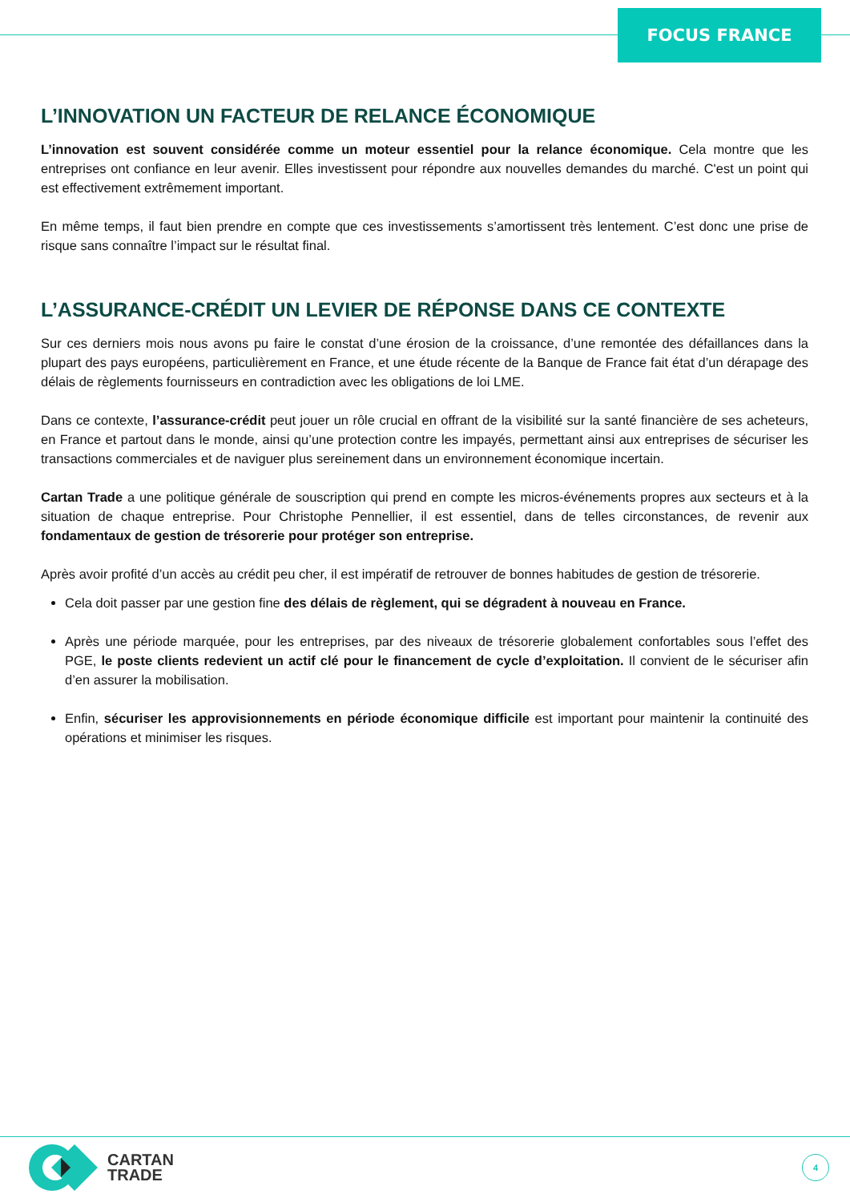FOCUS FRANCE
L’INNOVATION UN FACTEUR DE RELANCE ÉCONOMIQUE
L’innovation est souvent considérée comme un moteur essentiel pour la relance économique. Cela montre que les entreprises ont confiance en leur avenir. Elles investissent pour répondre aux nouvelles demandes du marché. C'est un point qui est effectivement extrêmement important.
En même temps, il faut bien prendre en compte que ces investissements s’amortissent très lentement. C’est donc une prise de risque sans connaître l’impact sur le résultat final.
L’ASSURANCE-CRÉDIT UN LEVIER DE RÉPONSE DANS CE CONTEXTE
Sur ces derniers mois nous avons pu faire le constat d’une érosion de la croissance, d’une remontée des défaillances dans la plupart des pays européens, particulièrement en France, et une étude récente de la Banque de France fait état d’un dérapage des délais de règlements fournisseurs en contradiction avec les obligations de loi LME.
Dans ce contexte, l’assurance-crédit peut jouer un rôle crucial en offrant de la visibilité sur la santé financière de ses acheteurs, en France et partout dans le monde, ainsi qu’une protection contre les impayés, permettant ainsi aux entreprises de sécuriser les transactions commerciales et de naviguer plus sereinement dans un environnement économique incertain.
Cartan Trade a une politique générale de souscription qui prend en compte les micros-événements propres aux secteurs et à la situation de chaque entreprise. Pour Christophe Pennellier, il est essentiel, dans de telles circonstances, de revenir aux fondamentaux de gestion de trésorerie pour protéger son entreprise.
Après avoir profité d’un accès au crédit peu cher, il est impératif de retrouver de bonnes habitudes de gestion de trésorerie.
Cela doit passer par une gestion fine des délais de règlement, qui se dégradent à nouveau en France.
Après une période marquée, pour les entreprises, par des niveaux de trésorerie globalement confortables sous l’effet des PGE, le poste clients redevient un actif clé pour le financement de cycle d’exploitation. Il convient de le sécuriser afin d’en assurer la mobilisation.
Enfin, sécuriser les approvisionnements en période économique difficile est important pour maintenir la continuité des opérations et minimiser les risques.
CARTAN
TRADE
4